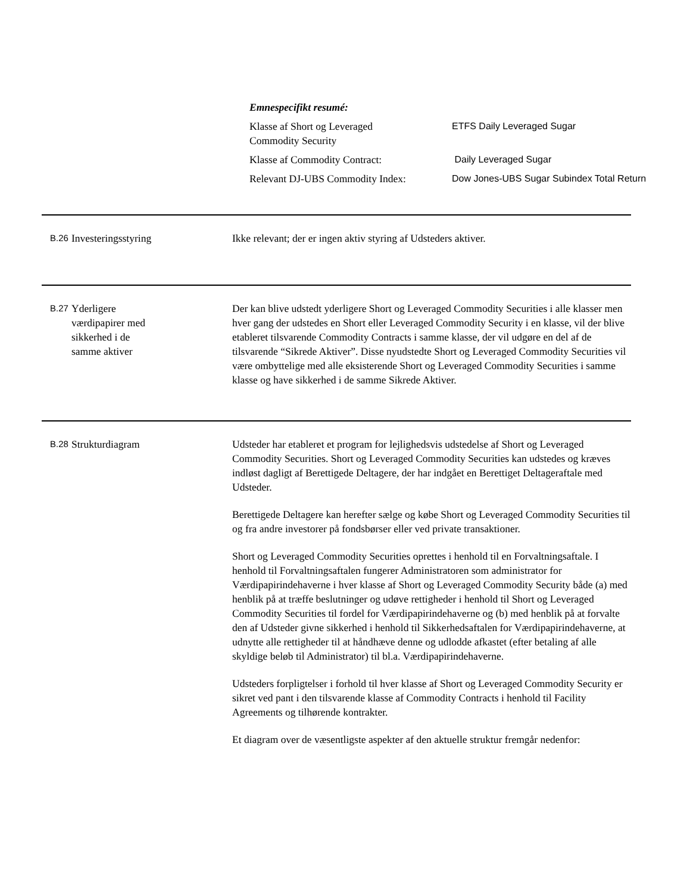Emnespecifikt resumé:
| Klasse af Short og Leveraged Commodity Security | ETFS Daily Leveraged Sugar |
| Klasse af Commodity Contract: | Daily Leveraged Sugar |
| Relevant DJ-UBS Commodity Index: | Dow Jones-UBS Sugar Subindex Total Return |
B.26
Investeringsstyring Ikke relevant; der er ingen aktiv styring af Udsteders aktiver.
B.27
Yderligere
værdipapirer med
sikkerhed i de
samme aktiver
Der kan blive udstedt yderligere Short og Leveraged Commodity Securities i alle klasser men hver gang der udstedes en Short eller Leveraged Commodity Security i en klasse, vil der blive etableret tilsvarende Commodity Contracts i samme klasse, der vil udgøre en del af de tilsvarende “Sikrede Aktiver”. Disse nyudstedte Short og Leveraged Commodity Securities vil være ombyttelige med alle eksisterende Short og Leveraged Commodity Securities i samme klasse og have sikkerhed i de samme Sikrede Aktiver.
B.28
Strukturdiagram Udsteder har etableret et program for lejlighedsvis udstedelse af Short og Leveraged Commodity Securities. Short og Leveraged Commodity Securities kan udstedes og kræves indløst dagligt af Berettigede Deltagere, der har indgået en Berettiget Deltageraftale med Udsteder.
Berettigede Deltagere kan herefter sælge og købe Short og Leveraged Commodity Securities til og fra andre investorer på fondsbørser eller ved private transaktioner.
Short og Leveraged Commodity Securities oprettes i henhold til en Forvaltningsaftale. I henhold til Forvaltningsaftalen fungerer Administratoren som administrator for Værdipapirindehaverne i hver klasse af Short og Leveraged Commodity Security både (a) med henblik på at træffe beslutninger og udøve rettigheder i henhold til Short og Leveraged Commodity Securities til fordel for Værdipapirindehaverne og (b) med henblik på at forvalte den af Udsteder givne sikkerhed i henhold til Sikkerhedsaftalen for Værdipapirindehaverne, at udnytte alle rettigheder til at håndhæve denne og udlodde afkastet (efter betaling af alle skyldige beløb til Administrator) til bl.a. Værdipapirindehaverne.
Udsteders forpligtelser i forhold til hver klasse af Short og Leveraged Commodity Security er sikret ved pant i den tilsvarende klasse af Commodity Contracts i henhold til Facility Agreements og tilhørende kontrakter.
Et diagram over de væsentligste aspekter af den aktuelle struktur fremgår nedenfor: